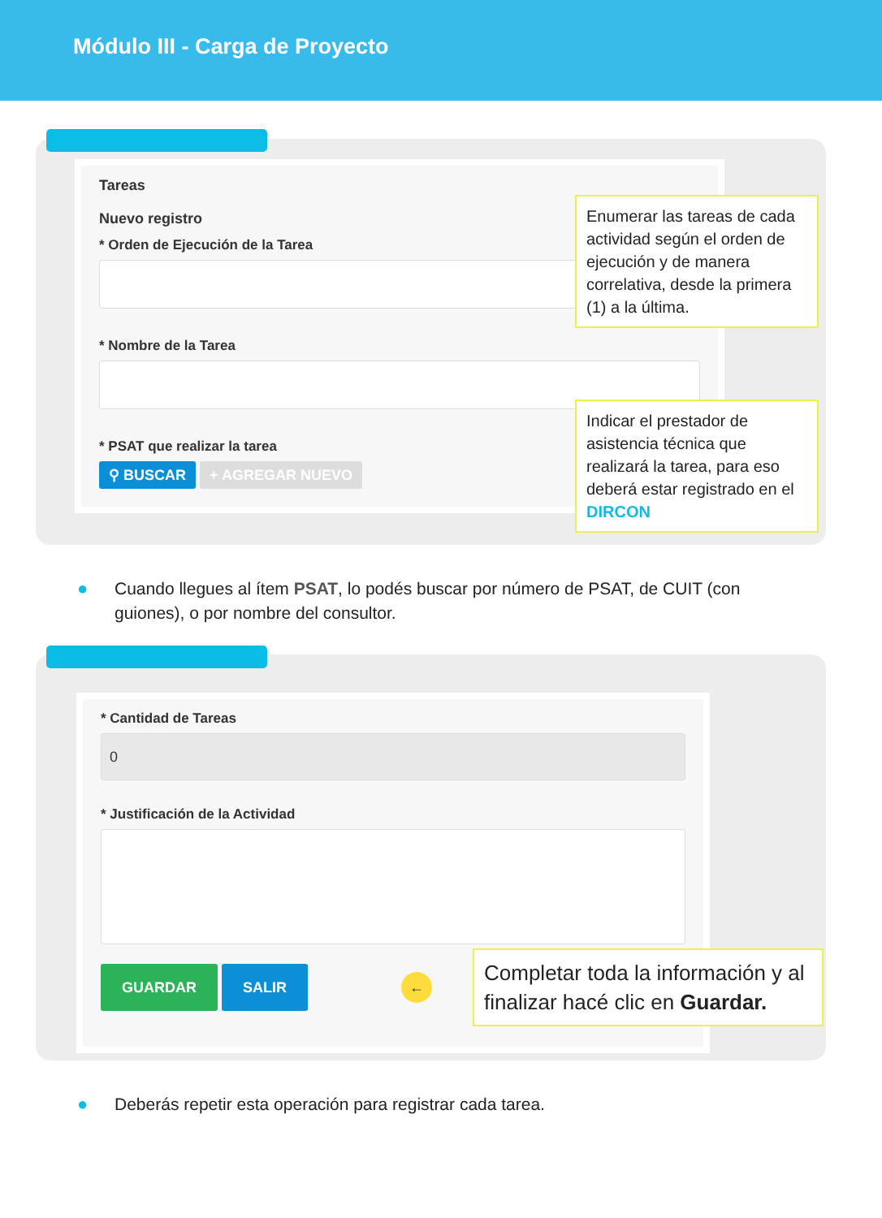Módulo III - Carga de Proyecto
Tareas
Nuevo registro
* Orden de Ejecución de la Tarea
* Nombre de la Tarea
* PSAT que realizar la tarea
⚲ BUSCAR + AGREGAR NUEVO
Enumerar las tareas de cada actividad según el orden de ejecución y de manera correlativa, desde la primera (1) a la última.
Indicar el prestador de asistencia técnica que realizará la tarea, para eso deberá estar registrado en el DIRCON
● Cuando llegues al ítem PSAT, lo podés buscar por número de PSAT, de CUIT (con
guiones), o por nombre del consultor.
* Cantidad de Tareas
0
* Justificación de la Actividad
GUARDAR SALIR ←
Completar toda la información y al finalizar hacé clic en Guardar.
● Deberás repetir esta operación para registrar cada tarea.